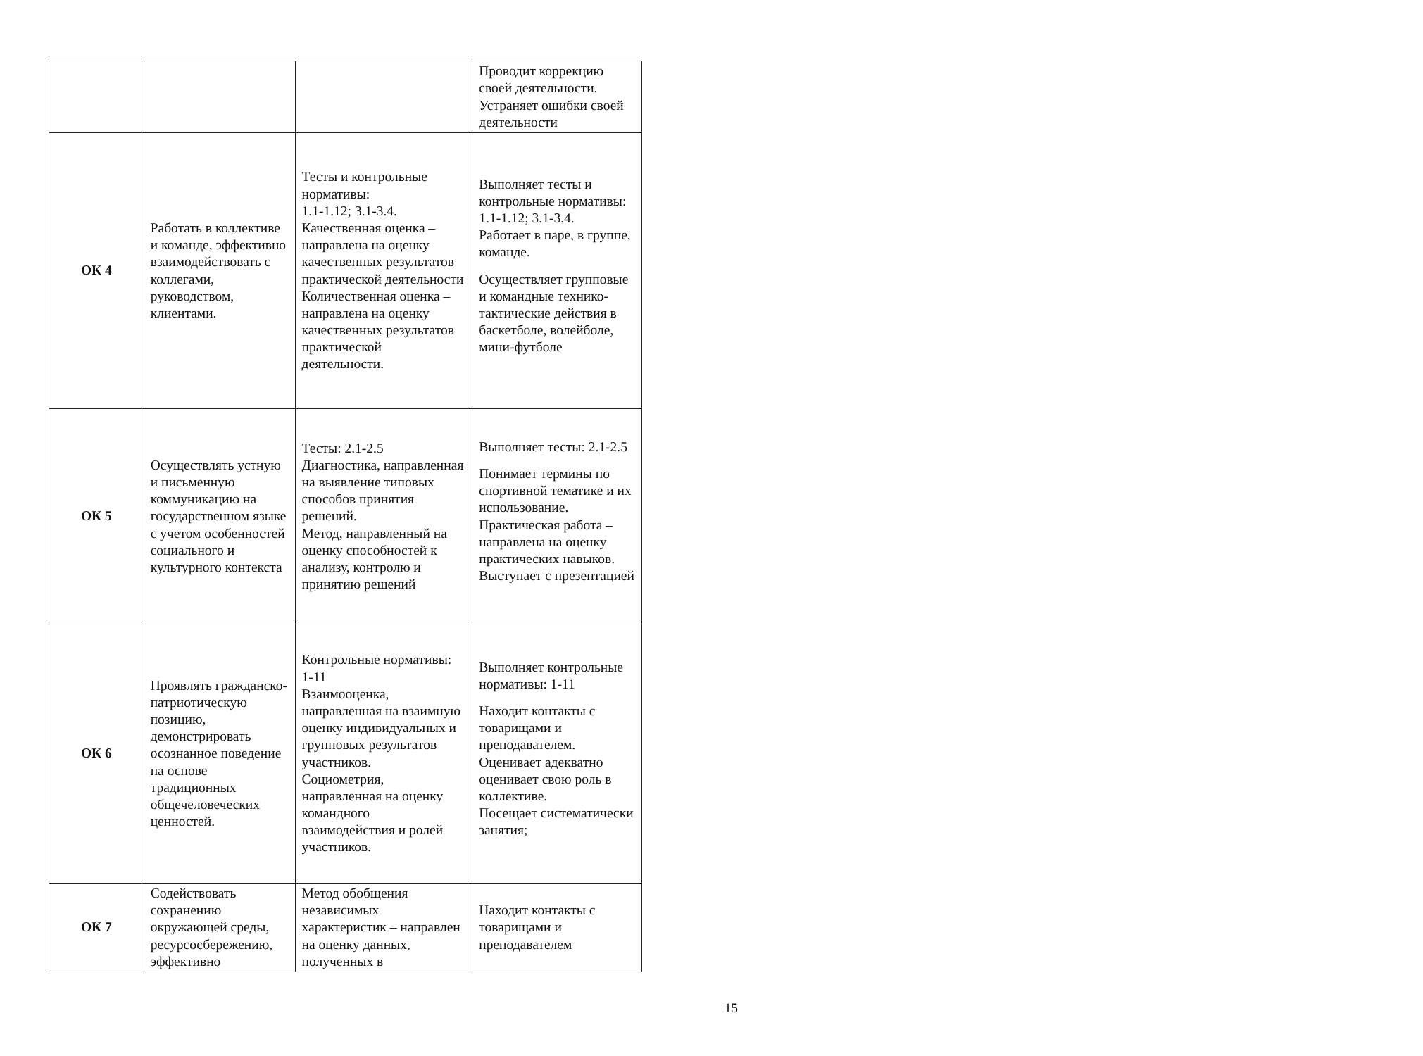| | | | Проводит коррекцию своей деятельности. Устраняет ошибки своей деятельности |
| ОК 4 | Работать в коллективе и команде, эффективно взаимодействовать с коллегами, руководством, клиентами. | Тесты и контрольные нормативы: 1.1-1.12; 3.1-3.4. Качественная оценка – направлена на оценку качественных результатов практической деятельности Количественная оценка – направлена на оценку качественных результатов практической деятельности. | Выполняет тесты и контрольные нормативы: 1.1-1.12; 3.1-3.4. Работает в паре, в группе, команде. Осуществляет групповые и командные технико-тактические действия в баскетболе, волейболе, мини-футболе |
| ОК 5 | Осуществлять устную и письменную коммуникацию на государственном языке с учетом особенностей социального и культурного контекста | Тесты: 2.1-2.5 Диагностика, направленная на выявление типовых способов принятия решений. Метод, направленный на оценку способностей к анализу, контролю и принятию решений | Выполняет тесты: 2.1-2.5 Понимает термины по спортивной тематике и их использование. Практическая работа – направлена на оценку практических навыков. Выступает с презентацией |
| ОК 6 | Проявлять гражданско-патриотическую позицию, демонстрировать осознанное поведение на основе традиционных общечеловеческих ценностей. | Контрольные нормативы: 1-11 Взаимооценка, направленная на взаимную оценку индивидуальных и групповых результатов участников. Социометрия, направленная на оценку командного взаимодействия и ролей участников. | Выполняет контрольные нормативы: 1-11 Находит контакты с товарищами и преподавателем. Оценивает адекватно оценивает свою роль в коллективе. Посещает систематически занятия; |
| ОК 7 | Содействовать сохранению окружающей среды, ресурсосбережению, эффективно | Метод обобщения независимых характеристик – направлен на оценку данных, полученных в | Находит контакты с товарищами и преподавателем |
15